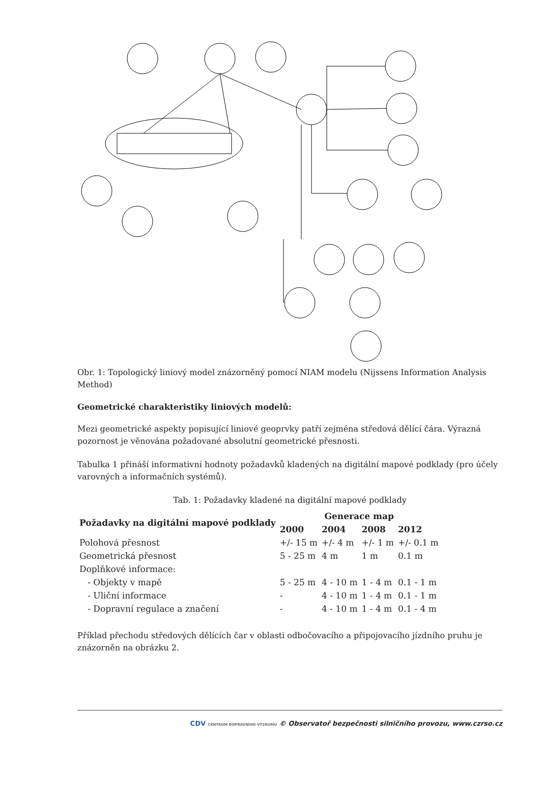Obr. 1: Topologický liniový model znázorněný pomocí NIAM modelu (Nijssens Information Analysis Method)
Geometrické charakteristiky liniových modelů:
Mezi geometrické aspekty popisující liniové geoprvky patří zejména středová dělící čára. Výrazná pozornost je věnována požadované absolutní geometrické přesnosti.
Tabulka 1 přináší informativní hodnoty požadavků kladených na digitální mapové podklady (pro účely varovných a informačních systémů).
Tab. 1: Požadavky kladené na digitální mapové podklady
| Požadavky na digitální mapové podklady | Generace map | | | |
| --- | --- | --- | --- | --- |
| | 2000 | 2004 | 2008 | 2012 |
| Polohová přesnost | +/- 15 m | +/- 4 m | +/- 1 m | +/- 0.1 m |
| Geometrická přesnost | 5 - 25 m | 4 m | 1 m | 0.1 m |
| Doplňkové informace: | | | | |
| - Objekty v mapě | 5 - 25 m | 4 - 10 m | 1 - 4 m | 0.1 - 1 m |
| - Uliční informace | - | 4 - 10 m | 1 - 4 m | 0.1 - 1 m |
| - Dopravní regulace a značení | - | 4 - 10 m | 1 - 4 m | 0.1 - 4 m |
Příklad přechodu středových dělících čar v oblasti odbočovacího a připojovacího jízdního pruhu je znázorněn na obrázku 2.
CDV CENTRUM DOPRAVNÍHO VÝZKUMU © Observatoř bezpečnosti silničního provozu, www.czrso.cz